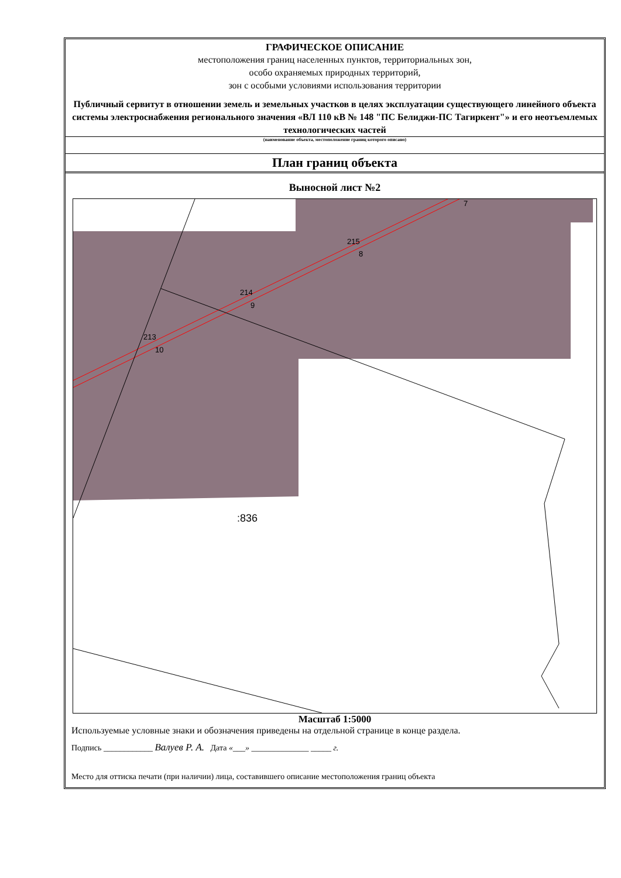ГРАФИЧЕСКОЕ ОПИСАНИЕ
местоположения границ населенных пунктов, территориальных зон,
особо охраняемых природных территорий,
зон с особыми условиями использования территории
Публичный сервитут в отношении земель и земельных участков в целях эксплуатации существующего линейного объекта системы электроснабжения регионального значения «ВЛ 110 кВ № 148 "ПС Белиджи-ПС Тагиркент"» и его неотъемлемых технологических частей
(наименование объекта, местоположение границ которого описано)
План границ объекта
Выносной лист №2
213
10
214
9
215
8
7
:836
Масштаб 1:5000
Используемые условные знаки и обозначения приведены на отдельной странице в конце раздела.
Подпись ____________ Валуев Р. А. Дата «___» ______________ _____ г.
Место для оттиска печати (при наличии) лица, составившего описание местоположения границ объекта